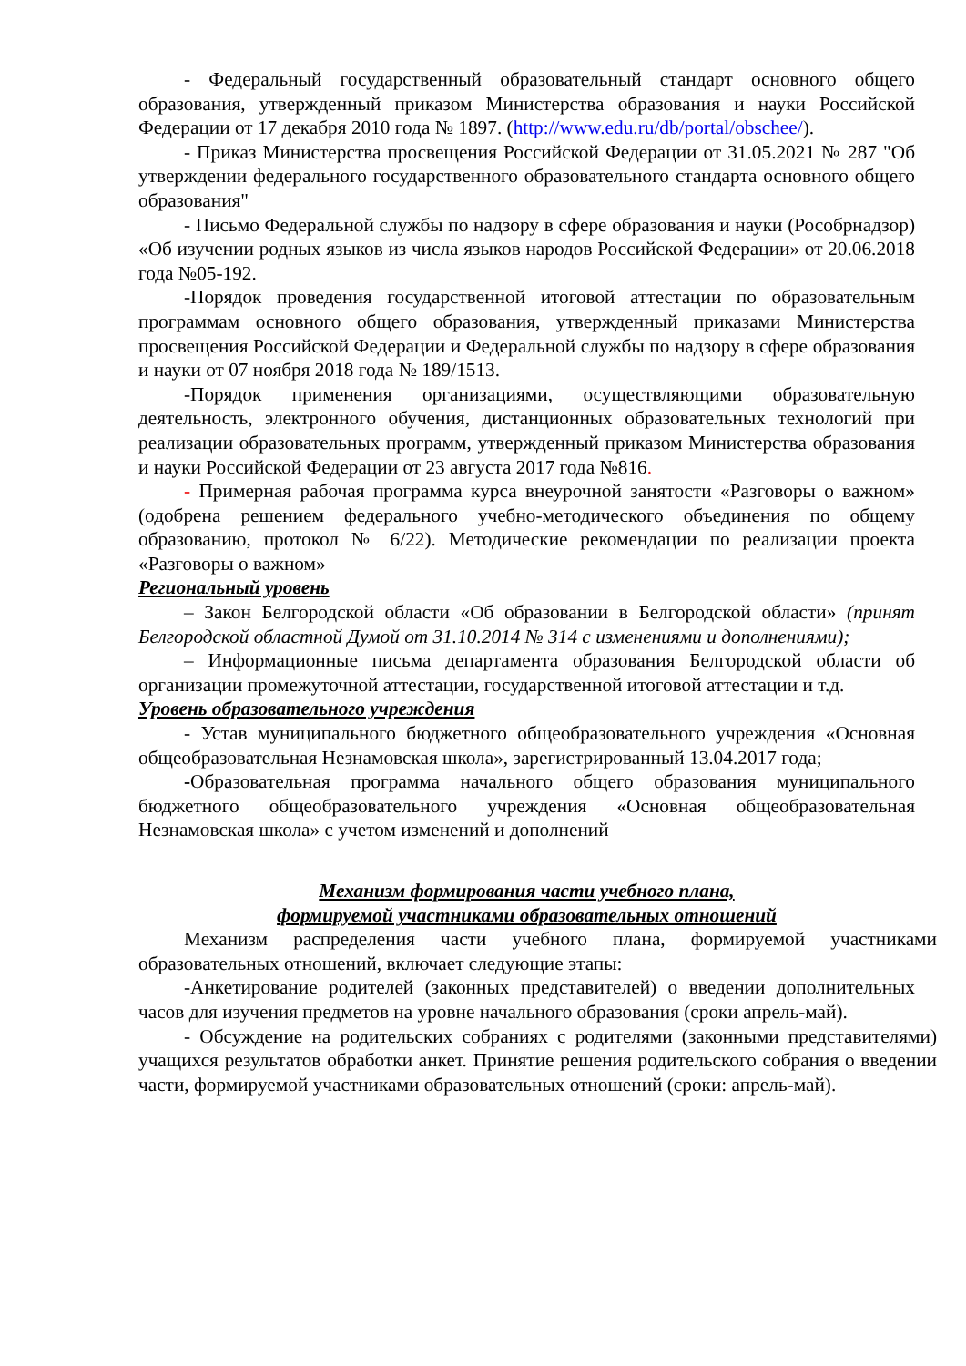- Федеральный государственный образовательный стандарт основного общего образования, утвержденный приказом Министерства образования и науки Российской Федерации от 17 декабря 2010 года № 1897. (http://www.edu.ru/db/portal/obschee/).
- Приказ Министерства просвещения Российской Федерации от 31.05.2021 № 287 "Об утверждении федерального государственного образовательного стандарта основного общего образования"
- Письмо Федеральной службы по надзору в сфере образования и науки (Рособрнадзор) «Об изучении родных языков из числа языков народов Российской Федерации» от 20.06.2018 года №05-192.
-Порядок проведения государственной итоговой аттестации по образовательным программам основного общего образования, утвержденный приказами Министерства просвещения Российской Федерации и Федеральной службы по надзору в сфере образования и науки от 07 ноября 2018 года № 189/1513.
-Порядок применения организациями, осуществляющими образовательную деятельность, электронного обучения, дистанционных образовательных технологий при реализации образовательных программ, утвержденный приказом Министерства образования и науки Российской Федерации от 23 августа 2017 года №816.
- Примерная рабочая программа курса внеурочной занятости «Разговоры о важном» (одобрена решением федерального учебно-методического объединения по общему образованию, протокол № 6/22). Методические рекомендации по реализации проекта «Разговоры о важном»
Региональный уровень
– Закон Белгородской области «Об образовании в Белгородской области» (принят Белгородской областной Думой от 31.10.2014 № 314 с изменениями и дополнениями);
– Информационные письма департамента образования Белгородской области об организации промежуточной аттестации, государственной итоговой аттестации и т.д.
Уровень образовательного учреждения
- Устав муниципального бюджетного общеобразовательного учреждения «Основная общеобразовательная Незнамовская школа», зарегистрированный 13.04.2017 года;
-Образовательная программа начального общего образования муниципального бюджетного общеобразовательного учреждения «Основная общеобразовательная Незнамовская школа» с учетом изменений и дополнений
Механизм формирования части учебного плана,
формируемой участниками образовательных отношений
Механизм распределения части учебного плана, формируемой участниками образовательных отношений, включает следующие этапы:
-Анкетирование родителей (законных представителей) о введении дополнительных часов для изучения предметов на уровне начального образования (сроки апрель-май).
- Обсуждение на родительских собраниях с родителями (законными представителями) учащихся результатов обработки анкет. Принятие решения родительского собрания о введении части, формируемой участниками образовательных отношений (сроки: апрель-май).